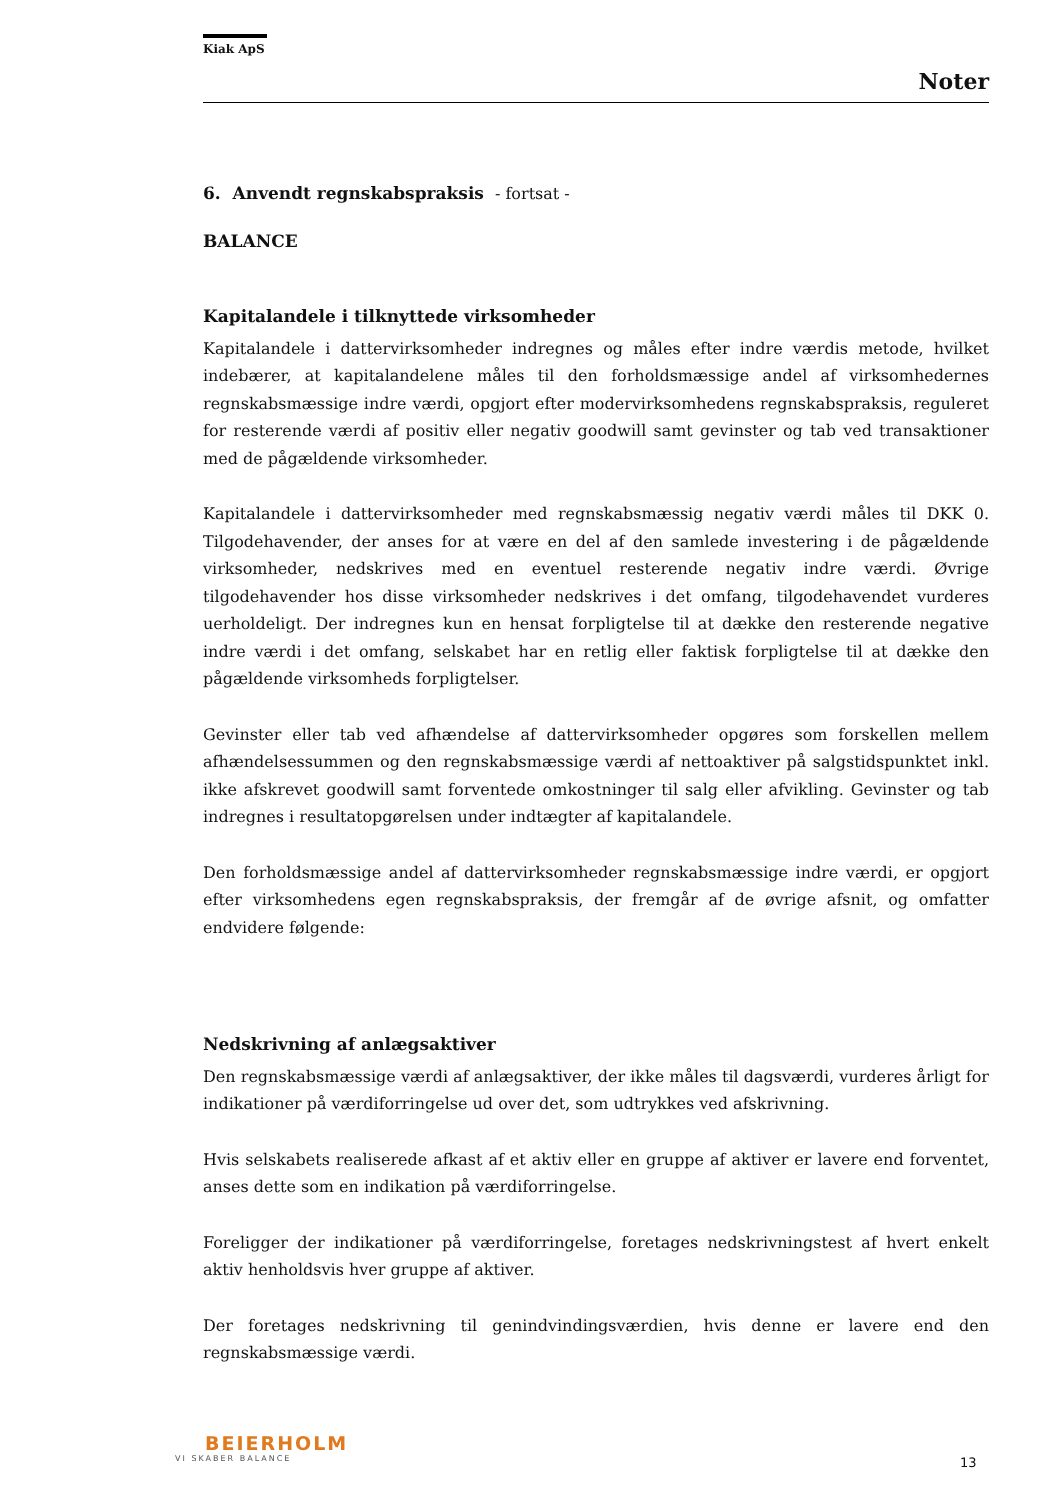Kiak ApS
Noter
6. Anvendt regnskabspraksis - fortsat -
BALANCE
Kapitalandele i tilknyttede virksomheder
Kapitalandele i dattervirksomheder indregnes og måles efter indre værdis metode, hvilket indebærer, at kapitalandelene måles til den forholdsmæssige andel af virksomhedernes regnskabsmæssige indre værdi, opgjort efter modervirksomhedens regnskabspraksis, reguleret for resterende værdi af positiv eller negativ goodwill samt gevinster og tab ved transaktioner med de pågældende virksomheder.
Kapitalandele i dattervirksomheder med regnskabsmæssig negativ værdi måles til DKK 0. Tilgodehavender, der anses for at være en del af den samlede investering i de pågældende virksomheder, nedskrives med en eventuel resterende negativ indre værdi. Øvrige tilgodehavender hos disse virksomheder nedskrives i det omfang, tilgodehavendet vurderes uerholdeligt. Der indregnes kun en hensat forpligtelse til at dække den resterende negative indre værdi i det omfang, selskabet har en retlig eller faktisk forpligtelse til at dække den pågældende virksomheds forpligtelser.
Gevinster eller tab ved afhændelse af dattervirksomheder opgøres som forskellen mellem afhændelsessummen og den regnskabsmæssige værdi af nettoaktiver på salgstidspunktet inkl. ikke afskrevet goodwill samt forventede omkostninger til salg eller afvikling. Gevinster og tab indregnes i resultatopgørelsen under indtægter af kapitalandele.
Den forholdsmæssige andel af dattervirksomheder regnskabsmæssige indre værdi, er opgjort efter virksomhedens egen regnskabspraksis, der fremgår af de øvrige afsnit, og omfatter endvidere følgende:
Nedskrivning af anlægsaktiver
Den regnskabsmæssige værdi af anlægsaktiver, der ikke måles til dagsværdi, vurderes årligt for indikationer på værdiforringelse ud over det, som udtrykkes ved afskrivning.
Hvis selskabets realiserede afkast af et aktiv eller en gruppe af aktiver er lavere end forventet, anses dette som en indikation på værdiforringelse.
Foreligger der indikationer på værdiforringelse, foretages nedskrivningstest af hvert enkelt aktiv henholdsvis hver gruppe af aktiver.
Der foretages nedskrivning til genindvindingsværdien, hvis denne er lavere end den regnskabsmæssige værdi.
BEIERHOLM
VI SKABER BALANCE
13